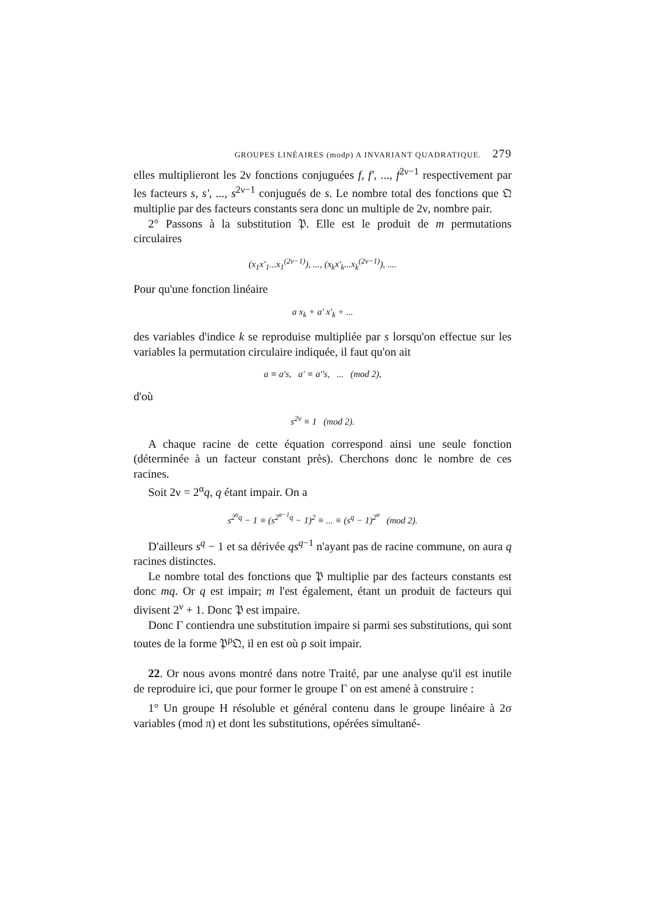GROUPES LINÉAIRES (modp) A INVARIANT QUADRATIQUE. 279
elles multiplieront les 2ν fonctions conjuguées f, f', ..., f<sup>2ν−1</sup> respectivement par les facteurs s, s', ..., s<sup>2ν−1</sup> conjugués de s. Le nombre total des fonctions que 𝔔 multiplie par des facteurs constants sera donc un multiple de 2ν, nombre pair.
2° Passons à la substitution 𝔓. Elle est le produit de m permutations circulaires
(x<sub>1</sub>x'<sub>1</sub>...x<sub>1</sub><sup>(2ν−1)</sup>), ..., (x<sub>k</sub>x'<sub>k</sub>...x<sub>k</sub><sup>(2ν−1)</sup>), ....
Pour qu'une fonction linéaire
a x<sub>k</sub> + a' x'<sub>k</sub> + ...
des variables d'indice k se reproduise multipliée par s lorsqu'on effectue sur les variables la permutation circulaire indiquée, il faut qu'on ait
a ≡ a's, a' ≡ a''s, ... (mod 2),
d'où
s<sup>2ν</sup> ≡ 1 (mod 2).
A chaque racine de cette équation correspond ainsi une seule fonction (déterminée à un facteur constant près). Cherchons donc le nombre de ces racines.
Soit 2ν = 2<sup>α</sup>q, q étant impair. On a
s<sup>2<sup>α</sup>q</sup> − 1 ≡ (s<sup>2<sup>α−1</sup>q</sup> − 1)<sup>2</sup> ≡ ... ≡ (s<sup>q</sup> − 1)<sup>2<sup>α</sup></sup> (mod 2).
D'ailleurs s<sup>q</sup> − 1 et sa dérivée qs<sup>q−1</sup> n'ayant pas de racine commune, on aura q racines distinctes.
Le nombre total des fonctions que 𝔓 multiplie par des facteurs constants est donc mq. Or q est impair; m l'est également, étant un produit de facteurs qui divisent 2<sup>ν</sup> + 1. Donc 𝔓 est impaire.
Donc Γ contiendra une substitution impaire si parmi ses substitutions, qui sont toutes de la forme 𝔓<sup>ρ</sup>𝔔, il en est où ρ soit impair.
22. Or nous avons montré dans notre Traité, par une analyse qu'il est inutile de reproduire ici, que pour former le groupe Γ on est amené à construire :
1° Un groupe H résoluble et général contenu dans le groupe linéaire à 2σ variables (mod π) et dont les substitutions, opérées simultané-